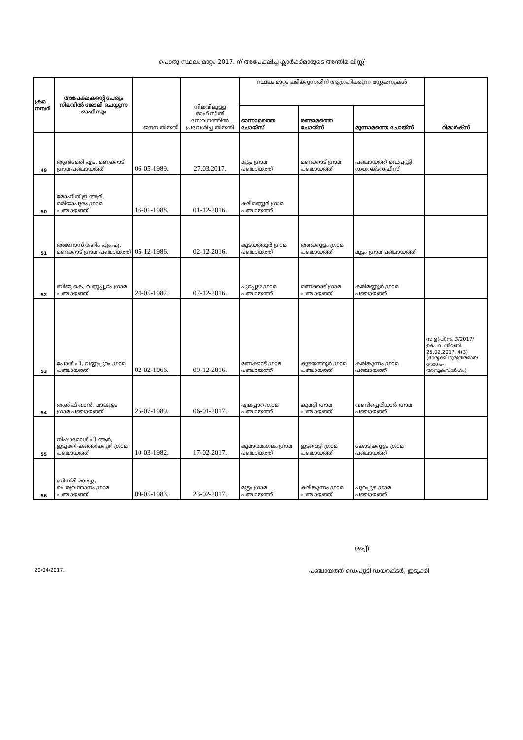പൊതു സ്ഥലം മാറ്റം-2017. ന് അപേക്ഷിച്ച ക്ലാർക്ക്മാരുടെ അന്തിമ ലിസ്റ്റ്
| ക്രമ നമ്പർ | അപേക്ഷകന്റെ പേരും നിലവിൽ ജോലി ചെയ്യുന്ന ഓഫീസും | ജനന തീയതി | നിലവിലുള്ള ഓഫീസിൽ സേവനത്തിൽ പ്രവേശിച്ച തീയതി | സ്ഥലം മാറ്റം ലഭിക്കുന്നതിന് ആഗ്രഹിക്കുന്ന സ്റ്റേഷനുകൾ | | | റിമാർക്സ് |
| --- | --- | --- | --- | --- | --- | --- | --- |
| | | | | ഓന്നാമത്തെ ചോയ്സ് | രണ്ടാമത്തെ ചോയ്സ് | മൂന്നാമത്തെ ചോയ്സ് | |
| 49 | ആൻമേരി എം, മണക്കാട് ഗ്രാമ പഞ്ചായത്ത് | 06-05-1989. | 27.03.2017. | മുട്ടം ഗ്രാമ പഞ്ചായത്ത് | മണക്കാട് ഗ്രാമ പഞ്ചായത്ത് | പഞ്ചായത്ത് ഡെപ്യൂട്ടി ഡയറക്ടറാഫീസ് | |
| 50 | മോഹിത് ഇ ആർ, മരിയാപുരം ഗ്രാമ പഞ്ചായത്ത് | 16-01-1988. | 01-12-2016. | കരിമണ്ണൂർ ഗ്രാമ പഞ്ചായത്ത് | | | |
| 51 | അജനാസ് രഹിം എം എ, മണക്കാട് ഗ്രാമ പഞ്ചായത്ത് | 05-12-1986. | 02-12-2016. | കുടയത്തൂർ ഗ്രാമ പഞ്ചായത്ത് | അറക്കുളം ഗ്രാമ പഞ്ചായത്ത് | മുട്ടം ഗ്രാമ പഞ്ചായത്ത് | |
| 52 | ബിജു കെ, വണ്ണപ്പുറം ഗ്രാമ പഞ്ചായത്ത് | 24-05-1982. | 07-12-2016. | പുറപ്പുഴ ഗ്രാമ പഞ്ചായത്ത് | മണക്കാട് ഗ്രാമ പഞ്ചായത്ത് | കരിമണ്ണൂർ ഗ്രാമ പഞ്ചായത്ത് | |
| 53 | പോൾ പി, വണ്ണപ്പുറം ഗ്രാമ പഞ്ചായത്ത് | 02-02-1966. | 09-12-2016. | മണക്കാട് ഗ്രാമ പഞ്ചായത്ത് | കുടയത്തൂർ ഗ്രാമ പഞ്ചായത്ത് | കരിങ്കുന്നം ഗ്രാമ പഞ്ചായത്ത് | സ.ഉ(പി)നം.3/2017/ ഉഭപവ തീയതി. 25.02.2017, 4(3) (ഭാര്യക്ക് ഗുരുതരമായ രോഗം- അനുകമ്പാർഹം) |
| 54 | ആരിഫ് ഖാൻ, മാങ്കുളം ഗ്രാമ പഞ്ചായത്ത് | 25-07-1989. | 06-01-2017. | ഏലപ്പാറ ഗ്രാമ പഞ്ചായത്ത് | കുമളി ഗ്രാമ പഞ്ചായത്ത് | വണ്ടിപ്പെരിയാർ ഗ്രാമ പഞ്ചായത്ത് | |
| 55 | നിഷാമോൾ പി ആർ, ഇടുക്കി-കഞ്ഞിക്കുഴി ഗ്രാമ പഞ്ചായത്ത് | 10-03-1982. | 17-02-2017. | കുമാരമംഗലം ഗ്രാമ പഞ്ചായത്ത് | ഇടവെട്ടി ഗ്രാമ പഞ്ചായത്ത് | കോടിക്കുളം ഗ്രാമ പഞ്ചായത്ത് | |
| 56 | ബിസ്മി മാത്യു, പെരുവന്താനം ഗ്രാമ പഞ്ചായത്ത് | 09-05-1983. | 23-02-2017. | മുട്ടം ഗ്രാമ പഞ്ചായത്ത് | കരിങ്കുന്നം ഗ്രാമ പഞ്ചായത്ത് | പുറപ്പുഴ ഗ്രാമ പഞ്ചായത്ത് | |
(ഒപ്പ്)
20/04/2017. പഞ്ചായത്ത് ഡെപ്യൂട്ടി ഡയറക്ടർ, ഇടുക്കി